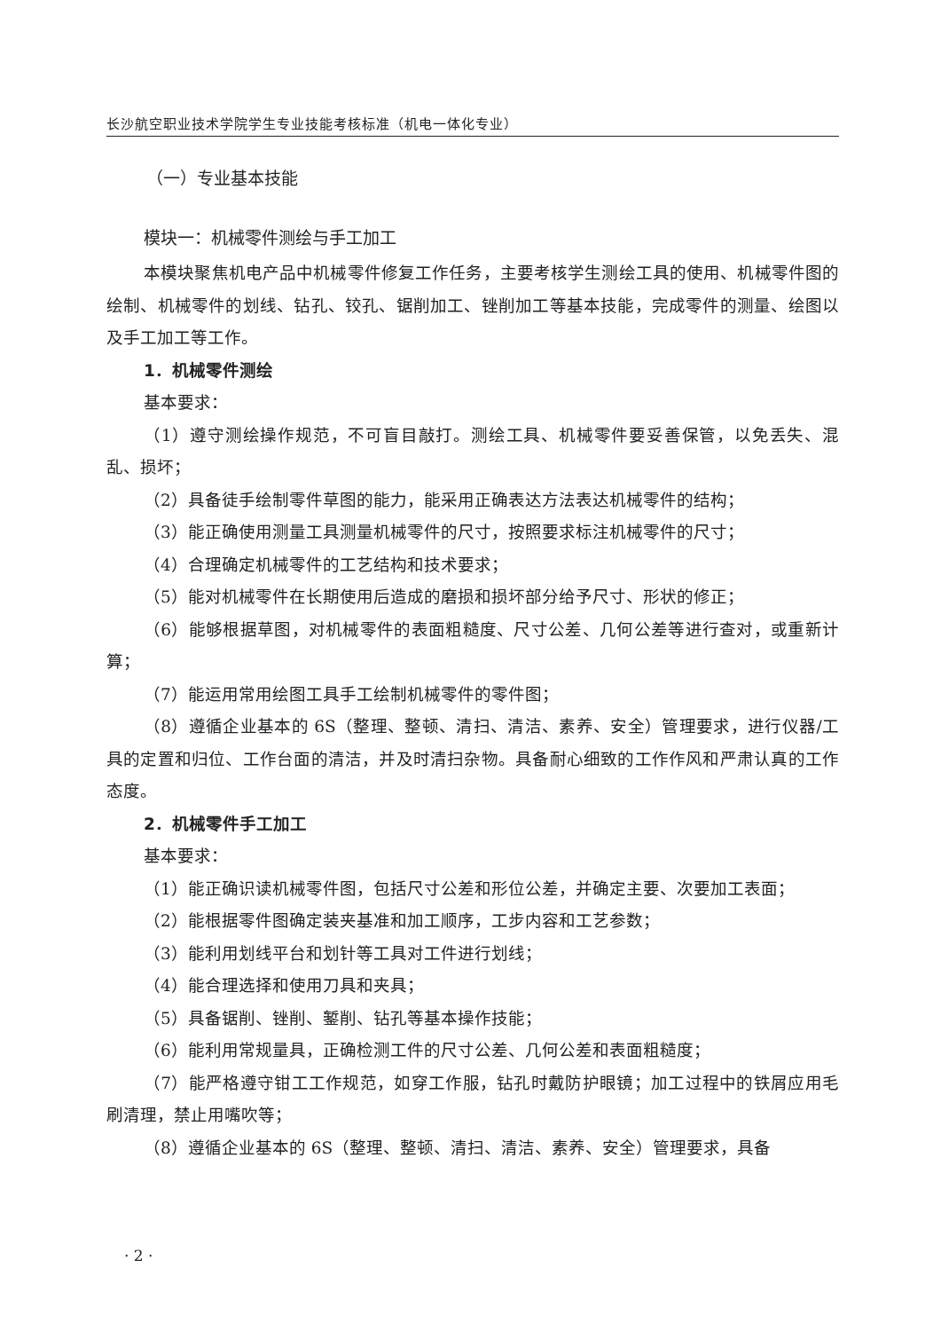长沙航空职业技术学院学生专业技能考核标准（机电一体化专业）
（一）专业基本技能
模块一：机械零件测绘与手工加工
本模块聚焦机电产品中机械零件修复工作任务，主要考核学生测绘工具的使用、机械零件图的绘制、机械零件的划线、钻孔、铰孔、锯削加工、锉削加工等基本技能，完成零件的测量、绘图以及手工加工等工作。
1．机械零件测绘
基本要求：
（1）遵守测绘操作规范，不可盲目敲打。测绘工具、机械零件要妥善保管，以免丢失、混乱、损坏；
（2）具备徒手绘制零件草图的能力，能采用正确表达方法表达机械零件的结构；
（3）能正确使用测量工具测量机械零件的尺寸，按照要求标注机械零件的尺寸；
（4）合理确定机械零件的工艺结构和技术要求；
（5）能对机械零件在长期使用后造成的磨损和损坏部分给予尺寸、形状的修正；
（6）能够根据草图，对机械零件的表面粗糙度、尺寸公差、几何公差等进行查对，或重新计算；
（7）能运用常用绘图工具手工绘制机械零件的零件图；
（8）遵循企业基本的 6S（整理、整顿、清扫、清洁、素养、安全）管理要求，进行仪器/工具的定置和归位、工作台面的清洁，并及时清扫杂物。具备耐心细致的工作作风和严肃认真的工作态度。
2．机械零件手工加工
基本要求：
（1）能正确识读机械零件图，包括尺寸公差和形位公差，并确定主要、次要加工表面；
（2）能根据零件图确定装夹基准和加工顺序，工步内容和工艺参数；
（3）能利用划线平台和划针等工具对工件进行划线；
（4）能合理选择和使用刀具和夹具；
（5）具备锯削、锉削、錾削、钻孔等基本操作技能；
（6）能利用常规量具，正确检测工件的尺寸公差、几何公差和表面粗糙度；
（7）能严格遵守钳工工作规范，如穿工作服，钻孔时戴防护眼镜；加工过程中的铁屑应用毛刷清理，禁止用嘴吹等；
（8）遵循企业基本的 6S（整理、整顿、清扫、清洁、素养、安全）管理要求，具备
· 2 ·